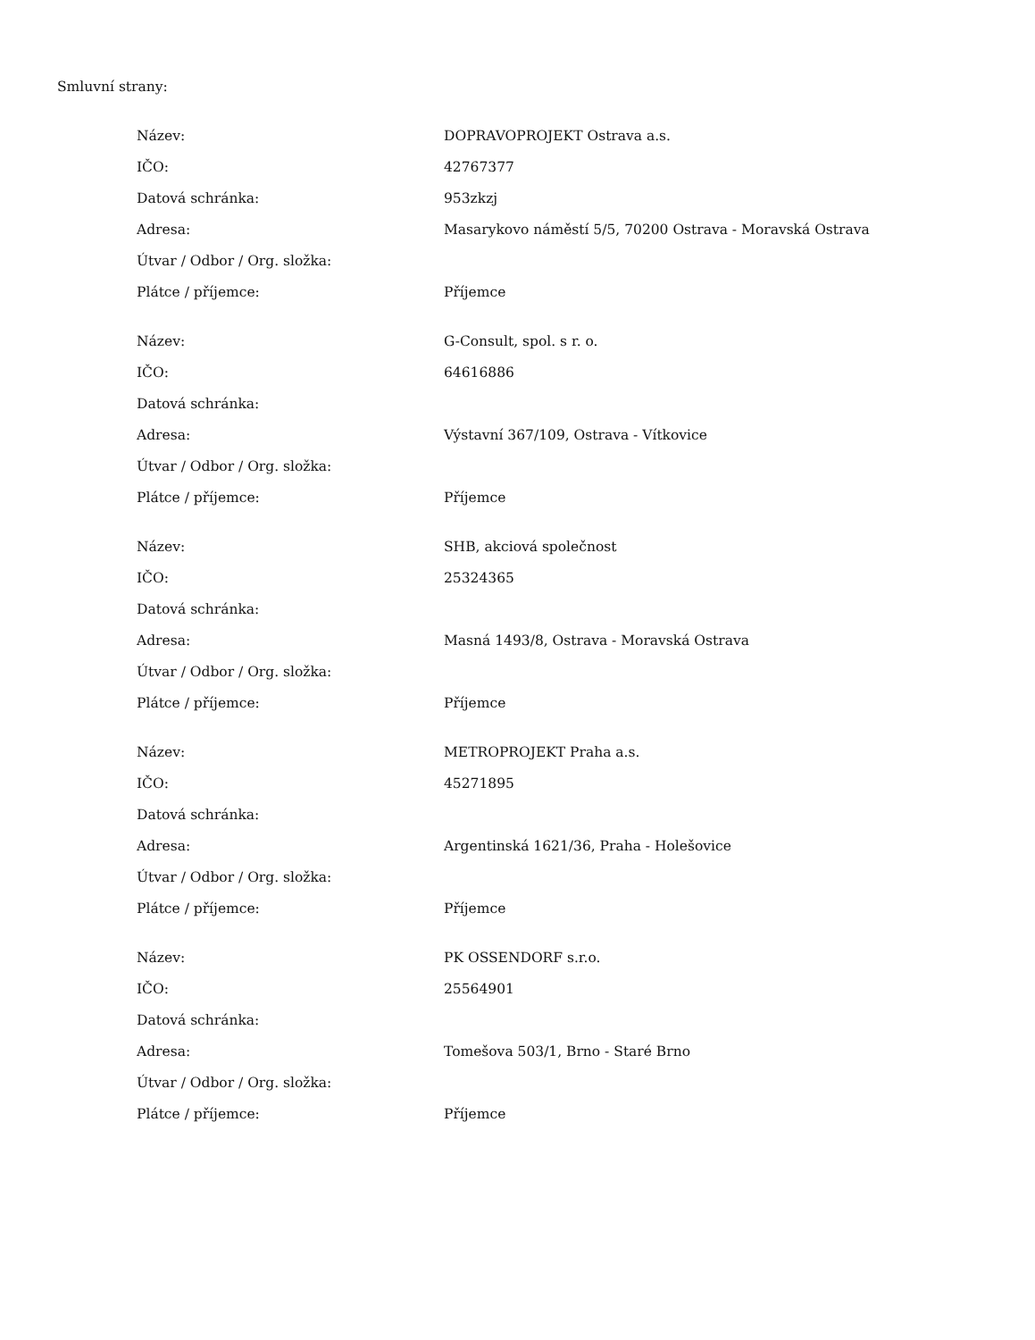Smluvní strany:
| Název: | DOPRAVOPROJEKT Ostrava a.s. |
| IČO: | 42767377 |
| Datová schránka: | 953zkzj |
| Adresa: | Masarykovo náměstí 5/5, 70200 Ostrava - Moravská Ostrava |
| Útvar / Odbor / Org. složka: | |
| Plátce / příjemce: | Příjemce |
| Název: | G-Consult, spol. s r. o. |
| IČO: | 64616886 |
| Datová schránka: | |
| Adresa: | Výstavní 367/109, Ostrava - Vítkovice |
| Útvar / Odbor / Org. složka: | |
| Plátce / příjemce: | Příjemce |
| Název: | SHB, akciová společnost |
| IČO: | 25324365 |
| Datová schránka: | |
| Adresa: | Masná 1493/8, Ostrava - Moravská Ostrava |
| Útvar / Odbor / Org. složka: | |
| Plátce / příjemce: | Příjemce |
| Název: | METROPROJEKT Praha a.s. |
| IČO: | 45271895 |
| Datová schránka: | |
| Adresa: | Argentinská 1621/36, Praha - Holešovice |
| Útvar / Odbor / Org. složka: | |
| Plátce / příjemce: | Příjemce |
| Název: | PK OSSENDORF s.r.o. |
| IČO: | 25564901 |
| Datová schránka: | |
| Adresa: | Tomešova 503/1, Brno - Staré Brno |
| Útvar / Odbor / Org. složka: | |
| Plátce / příjemce: | Příjemce |